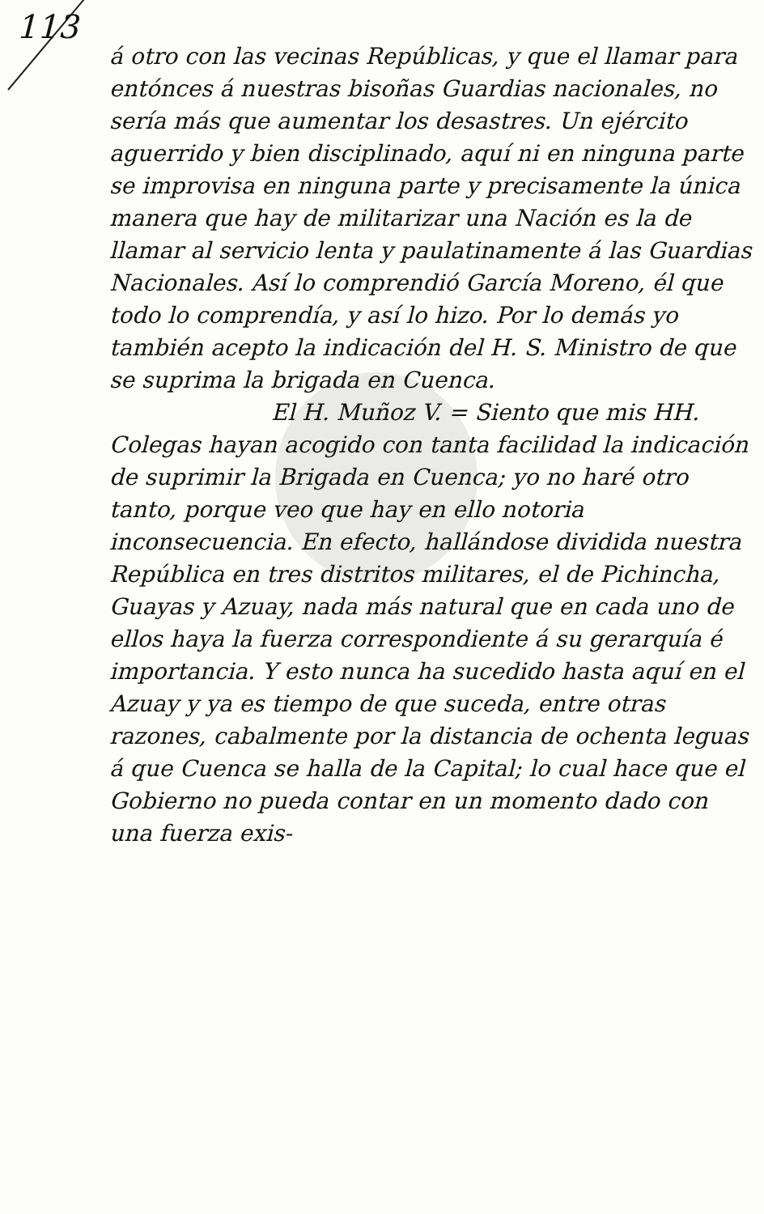113
á otro con las vecinas Repúblicas, y que el llamar para entónces á nuestras bisoñas Guardias nacionales, no sería más que aumentar los desastres. Un ejército aguerrido y bien disciplinado, aquí ni en ninguna parte se improvisa en ninguna parte y precisamente la única manera que hay de militarizar una Nación es la de llamar al servicio lenta y paulatinamente á las Guardias Nacionales. Así lo comprendió García Moreno, él que todo lo comprendía, y así lo hizo. Por lo demás yo también acepto la indicación del H. S. Ministro de que se suprima la brigada en Cuenca.
El H. Muñoz V. = Siento que mis HH. Colegas hayan acogido con tanta facilidad la indicación de suprimir la Brigada en Cuenca; yo no haré otro tanto, porque veo que hay en ello notoria inconsecuencia. En efecto, hallándose dividida nuestra República en tres distritos militares, el de Pichincha, Guayas y Azuay, nada más natural que en cada uno de ellos haya la fuerza correspondiente á su gerarquía é importancia. Y esto nunca ha sucedido hasta aquí en el Azuay y ya es tiempo de que suceda, entre otras razones, cabalmente por la distancia de ochenta leguas á que Cuenca se halla de la Capital; lo cual hace que el Gobierno no pueda contar en un momento dado con una fuerza exis-